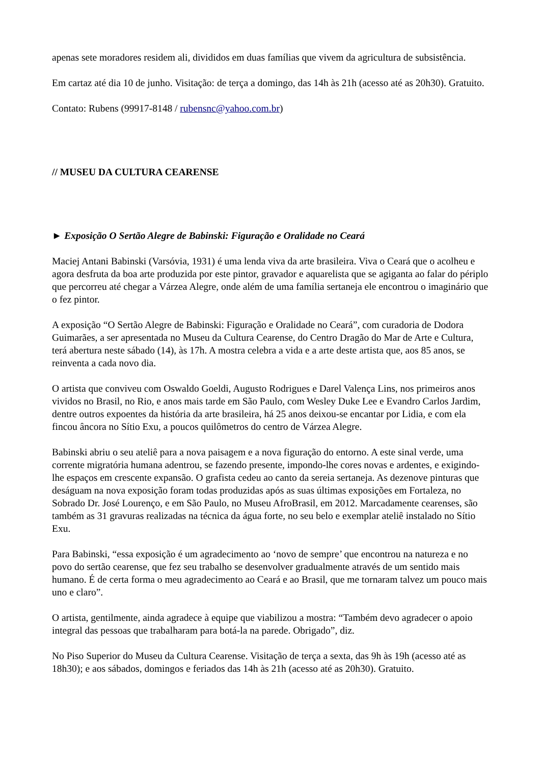apenas sete moradores residem ali, divididos em duas famílias que vivem da agricultura de subsistência.
Em cartaz até dia 10 de junho. Visitação: de terça a domingo, das 14h às 21h (acesso até as 20h30). Gratuito.
Contato: Rubens (99917-8148 / rubensnc@yahoo.com.br)
// MUSEU DA CULTURA CEARENSE
► Exposição O Sertão Alegre de Babinski: Figuração e Oralidade no Ceará
Maciej Antani Babinski (Varsóvia, 1931) é uma lenda viva da arte brasileira. Viva o Ceará que o acolheu e agora desfruta da boa arte produzida por este pintor, gravador e aquarelista que se agiganta ao falar do périplo que percorreu até chegar a Várzea Alegre, onde além de uma família sertaneja ele encontrou o imaginário que o fez pintor.
A exposição “O Sertão Alegre de Babinski: Figuração e Oralidade no Ceará”, com curadoria de Dodora Guimarães, a ser apresentada no Museu da Cultura Cearense, do Centro Dragão do Mar de Arte e Cultura, terá abertura neste sábado (14), às 17h. A mostra celebra a vida e a arte deste artista que, aos 85 anos, se reinventa a cada novo dia.
O artista que conviveu com Oswaldo Goeldi, Augusto Rodrigues e Darel Valença Lins, nos primeiros anos vividos no Brasil, no Rio, e anos mais tarde em São Paulo, com Wesley Duke Lee e Evandro Carlos Jardim, dentre outros expoentes da história da arte brasileira, há 25 anos deixou-se encantar por Lidia, e com ela fincou âncora no Sítio Exu, a poucos quilômetros do centro de Várzea Alegre.
Babinski abriu o seu ateliê para a nova paisagem e a nova figuração do entorno. A este sinal verde, uma corrente migratória humana adentrou, se fazendo presente, impondo-lhe cores novas e ardentes, e exigindo-lhe espaços em crescente expansão. O grafista cedeu ao canto da sereia sertaneja. As dezenove pinturas que deságuam na nova exposição foram todas produzidas após as suas últimas exposições em Fortaleza, no Sobrado Dr. José Lourenço, e em São Paulo, no Museu AfroBrasil, em 2012. Marcadamente cearenses, são também as 31 gravuras realizadas na técnica da água forte, no seu belo e exemplar ateliê instalado no Sítio Exu.
Para Babinski, “essa exposição é um agradecimento ao ‘novo de sempre’ que encontrou na natureza e no povo do sertão cearense, que fez seu trabalho se desenvolver gradualmente através de um sentido mais humano. É de certa forma o meu agradecimento ao Ceará e ao Brasil, que me tornaram talvez um pouco mais uno e claro”.
O artista, gentilmente, ainda agradece à equipe que viabilizou a mostra: “Também devo agradecer o apoio integral das pessoas que trabalharam para botá-la na parede. Obrigado”, diz.
No Piso Superior do Museu da Cultura Cearense. Visitação de terça a sexta, das 9h às 19h (acesso até as 18h30); e aos sábados, domingos e feriados das 14h às 21h (acesso até as 20h30). Gratuito.